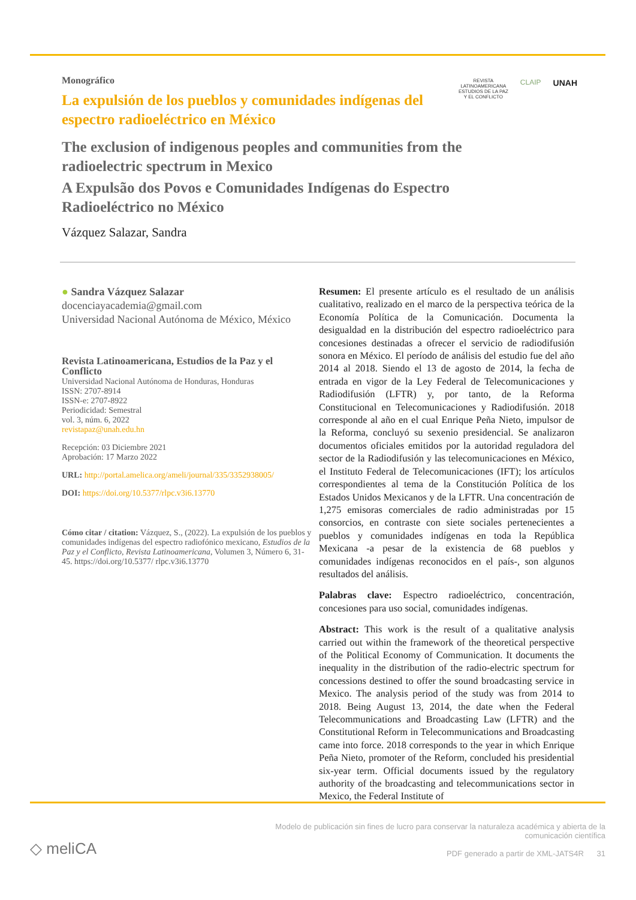Monográfico
La expulsión de los pueblos y comunidades indígenas del espectro radioeléctrico en México
The exclusion of indigenous peoples and communities from the radioelectric spectrum in Mexico
A Expulsão dos Povos e Comunidades Indígenas do Espectro Radioeléctrico no México
Vázquez Salazar, Sandra
REVISTA
LATINOAMERICANA
ESTUDIOS DE LA PAZ
Y EL CONFLICTO
CLAIP
UNAH
● Sandra Vázquez Salazar
docenciayacademia@gmail.com
Universidad Nacional Autónoma de México, México
Revista Latinoamericana, Estudios de la Paz y el Conflicto
Universidad Nacional Autónoma de Honduras, Honduras
ISSN: 2707-8914
ISSN-e: 2707-8922
Periodicidad: Semestral
vol. 3, núm. 6, 2022
revistapaz@unah.edu.hn
Recepción: 03 Diciembre 2021
Aprobación: 17 Marzo 2022
URL: http://portal.amelica.org/ameli/journal/335/3352938005/
DOI: https://doi.org/10.5377/rlpc.v3i6.13770
Cómo citar / citation: Vázquez, S., (2022). La expulsión de los pueblos y comunidades indígenas del espectro radiofónico mexicano, Estudios de la Paz y el Conflicto, Revista Latinoamericana, Volumen 3, Número 6, 31-45. https://doi.org/10.5377/ rlpc.v3i6.13770
Resumen: El presente artículo es el resultado de un análisis cualitativo, realizado en el marco de la perspectiva teórica de la Economía Política de la Comunicación. Documenta la desigualdad en la distribución del espectro radioeléctrico para concesiones destinadas a ofrecer el servicio de radiodifusión sonora en México. El período de análisis del estudio fue del año 2014 al 2018. Siendo el 13 de agosto de 2014, la fecha de entrada en vigor de la Ley Federal de Telecomunicaciones y Radiodifusión (LFTR) y, por tanto, de la Reforma Constitucional en Telecomunicaciones y Radiodifusión. 2018 corresponde al año en el cual Enrique Peña Nieto, impulsor de la Reforma, concluyó su sexenio presidencial. Se analizaron documentos oficiales emitidos por la autoridad reguladora del sector de la Radiodifusión y las telecomunicaciones en México, el Instituto Federal de Telecomunicaciones (IFT); los artículos correspondientes al tema de la Constitución Política de los Estados Unidos Mexicanos y de la LFTR. Una concentración de 1,275 emisoras comerciales de radio administradas por 15 consorcios, en contraste con siete sociales pertenecientes a pueblos y comunidades indígenas en toda la República Mexicana -a pesar de la existencia de 68 pueblos y comunidades indígenas reconocidos en el país-, son algunos resultados del análisis.
Palabras clave: Espectro radioeléctrico, concentración, concesiones para uso social, comunidades indígenas.
Abstract: This work is the result of a qualitative analysis carried out within the framework of the theoretical perspective of the Political Economy of Communication. It documents the inequality in the distribution of the radio-electric spectrum for concessions destined to offer the sound broadcasting service in Mexico. The analysis period of the study was from 2014 to 2018. Being August 13, 2014, the date when the Federal Telecommunications and Broadcasting Law (LFTR) and the Constitutional Reform in Telecommunications and Broadcasting came into force. 2018 corresponds to the year in which Enrique Peña Nieto, promoter of the Reform, concluded his presidential six-year term. Official documents issued by the regulatory authority of the broadcasting and telecommunications sector in Mexico, the Federal Institute of
◇ meliCA
Modelo de publicación sin fines de lucro para conservar la naturaleza académica y abierta de la comunicación científica
PDF generado a partir de XML-JATS4R 31